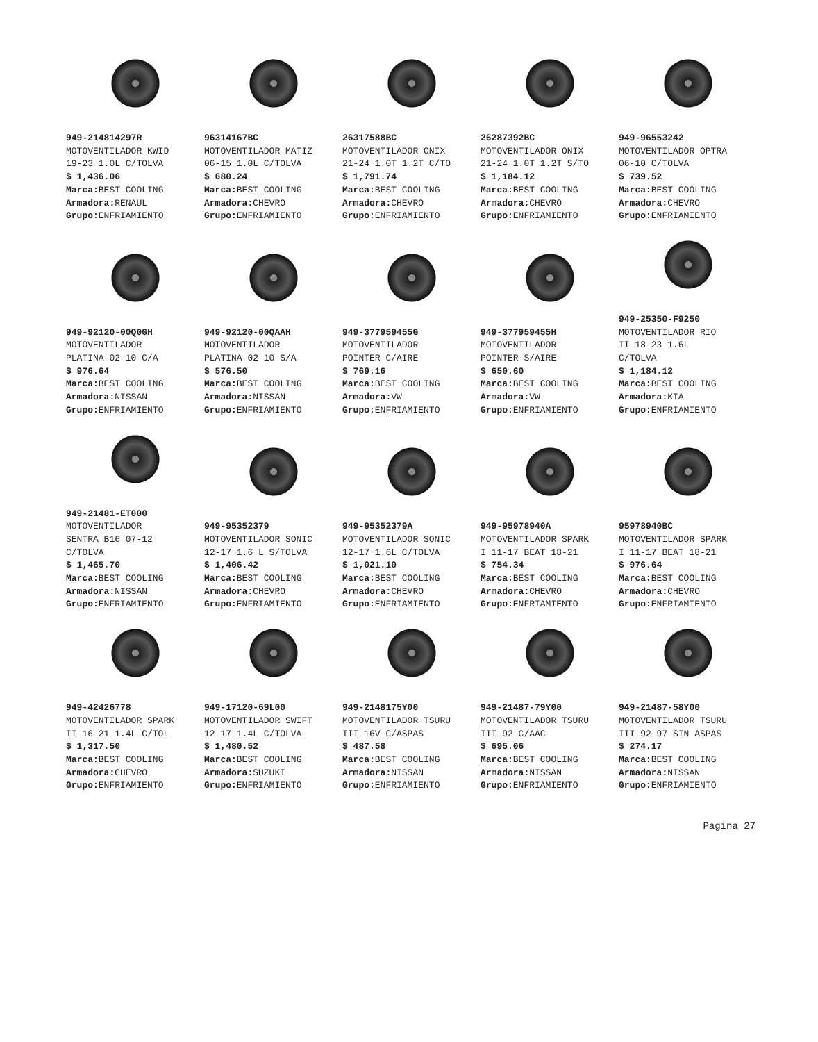949-214814297R
MOTOVENTILADOR KWID
19-23 1.0L C/TOLVA
$ 1,436.06
Marca: BEST COOLING
Armadora: RENAUL
Grupo: ENFRIAMIENTO
96314167BC
MOTOVENTILADOR MATIZ
06-15 1.0L C/TOLVA
$ 680.24
Marca: BEST COOLING
Armadora: CHEVRO
Grupo: ENFRIAMIENTO
26317588BC
MOTOVENTILADOR ONIX
21-24 1.0T 1.2T C/TO
$ 1,791.74
Marca: BEST COOLING
Armadora: CHEVRO
Grupo: ENFRIAMIENTO
26287392BC
MOTOVENTILADOR ONIX
21-24 1.0T 1.2T S/TO
$ 1,184.12
Marca: BEST COOLING
Armadora: CHEVRO
Grupo: ENFRIAMIENTO
949-96553242
MOTOVENTILADOR OPTRA
06-10 C/TOLVA
$ 739.52
Marca: BEST COOLING
Armadora: CHEVRO
Grupo: ENFRIAMIENTO
949-92120-00Q0GH
MOTOVENTILADOR
PLATINA 02-10 C/A
$ 976.64
Marca: BEST COOLING
Armadora: NISSAN
Grupo: ENFRIAMIENTO
949-92120-00QAAH
MOTOVENTILADOR
PLATINA 02-10 S/A
$ 576.50
Marca: BEST COOLING
Armadora: NISSAN
Grupo: ENFRIAMIENTO
949-377959455G
MOTOVENTILADOR
POINTER C/AIRE
$ 769.16
Marca: BEST COOLING
Armadora: VW
Grupo: ENFRIAMIENTO
949-377959455H
MOTOVENTILADOR
POINTER S/AIRE
$ 650.60
Marca: BEST COOLING
Armadora: VW
Grupo: ENFRIAMIENTO
949-25350-F9250
MOTOVENTILADOR RIO
II 18-23 1.6L
C/TOLVA
$ 1,184.12
Marca: BEST COOLING
Armadora: KIA
Grupo: ENFRIAMIENTO
949-21481-ET000
MOTOVENTILADOR
SENTRA B16 07-12
C/TOLVA
$ 1,465.70
Marca: BEST COOLING
Armadora: NISSAN
Grupo: ENFRIAMIENTO
949-95352379
MOTOVENTILADOR SONIC
12-17 1.6 L S/TOLVA
$ 1,406.42
Marca: BEST COOLING
Armadora: CHEVRO
Grupo: ENFRIAMIENTO
949-95352379A
MOTOVENTILADOR SONIC
12-17 1.6L C/TOLVA
$ 1,021.10
Marca: BEST COOLING
Armadora: CHEVRO
Grupo: ENFRIAMIENTO
949-95978940A
MOTOVENTILADOR SPARK
I 11-17 BEAT 18-21
$ 754.34
Marca: BEST COOLING
Armadora: CHEVRO
Grupo: ENFRIAMIENTO
95978940BC
MOTOVENTILADOR SPARK
I 11-17 BEAT 18-21
$ 976.64
Marca: BEST COOLING
Armadora: CHEVRO
Grupo: ENFRIAMIENTO
949-42426778
MOTOVENTILADOR SPARK
II 16-21 1.4L C/TOL
$ 1,317.50
Marca: BEST COOLING
Armadora: CHEVRO
Grupo: ENFRIAMIENTO
949-17120-69L00
MOTOVENTILADOR SWIFT
12-17 1.4L C/TOLVA
$ 1,480.52
Marca: BEST COOLING
Armadora: SUZUKI
Grupo: ENFRIAMIENTO
949-2148175Y00
MOTOVENTILADOR TSURU
III 16V C/ASPAS
$ 487.58
Marca: BEST COOLING
Armadora: NISSAN
Grupo: ENFRIAMIENTO
949-21487-79Y00
MOTOVENTILADOR TSURU
III 92 C/AAC
$ 695.06
Marca: BEST COOLING
Armadora: NISSAN
Grupo: ENFRIAMIENTO
949-21487-58Y00
MOTOVENTILADOR TSURU
III 92-97 SIN ASPAS
$ 274.17
Marca: BEST COOLING
Armadora: NISSAN
Grupo: ENFRIAMIENTO
Pagina 27